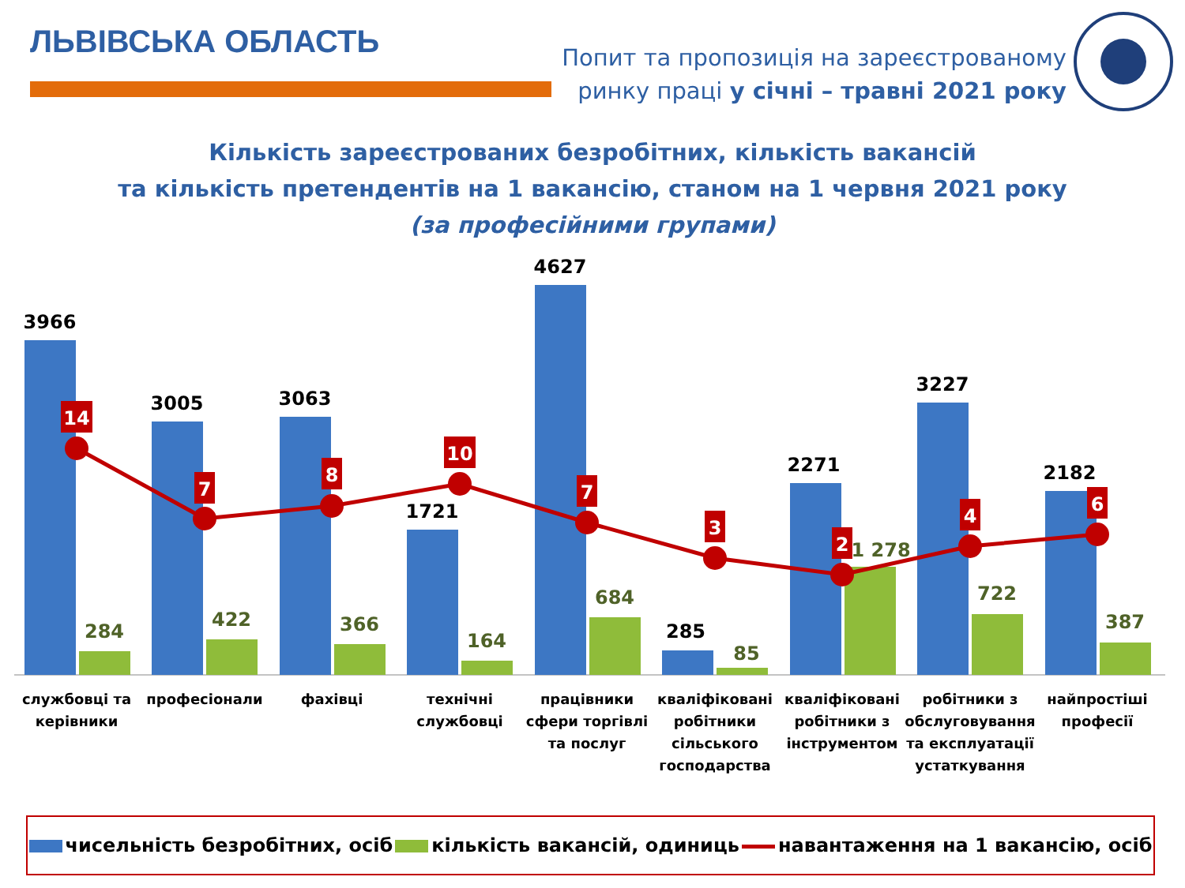ЛЬВІВСЬКА ОБЛАСТЬ
Попит та пропозиція на зареєстрованому ринку праці у січні – травні 2021 року
Кількість зареєстрованих безробітних, кількість вакансій
та кількість претендентів на 1 вакансію, станом на 1 червня 2021 року
(за професійними групами)
3966
3005
3063
1721
4627
285
2271
3227
2182
284
422
366
164
684
85
1 278
722
387
14
7
8
10
7
3
2
4
6
службовці та
керівники
професіонали
фахівці
технічні
службовці
працівники
сфери торгівлі
та послуг
кваліфіковані
робітники
сільського
господарства
кваліфіковані
робітники з
інструментом
робітники з
обслуговування
та експлуатації
устаткування
найпростіші
професії
чисельність безробітних, осіб кількість вакансій, одиниць навантаження на 1 вакансію, осіб